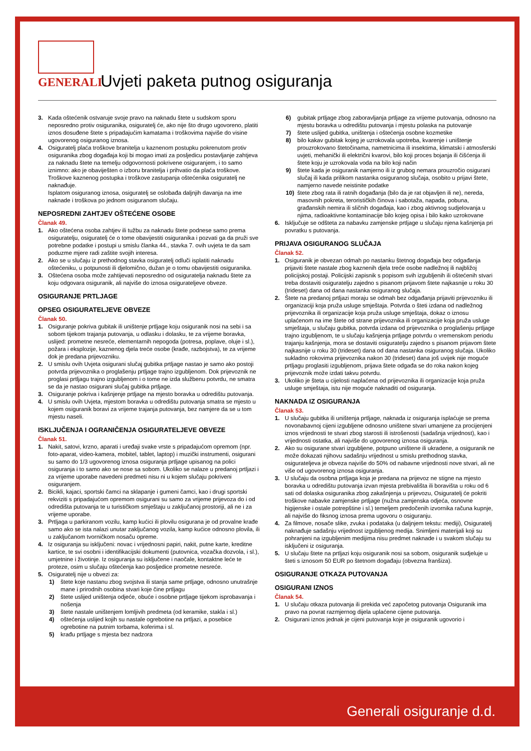GENERALI
Uvjeti paketa putnog osiguranja
3. Kada oštećenik ostvaruje svoje pravo na naknadu štete u sudskom sporu neposredno protiv osiguranika, osiguratelj će, ako nije što drugo ugovoreno, platiti iznos dosuđene štete s pripadajućim kamatama i troškovima najviše do visine ugovorenog osiguranog iznosa.
4. Osiguratelj plaća troškove branitelja u kaznenom postupku pokrenutom protiv osiguranika zbog događaja koji bi mogao imati za posljedicu postavljanje zahtjeva za naknadu štete na temelju odgovornosti pokrivene osiguranjem, i to samo iznimno: ako je obaviješten o izboru branitelja i prihvatio da plaća troškove. Troškove kaznenog postupka i troškove zastupanja oštećenika osiguratelj ne naknađuje.
Isplatom osiguranog iznosa, osiguratelj se oslobađa daljnjih davanja na ime naknade i troškova po jednom osiguranom slučaju.
NEPOSREDNI ZAHTJEV OŠTEĆENE OSOBE
Članak 49.
1. Ako oštećena osoba zahtjev ili tužbu za naknadu štete podnese samo prema osiguratelju, osiguratelj će o tome obavijestiti osiguranika i pozvati ga da pruži sve potrebne podatke i postupi u smislu članka 44., stavka 7. ovih uvjeta te da sam poduzme mjere radi zaštite svojih interesa.
2. Ako se u slučaju iz prethodnog stavka osiguratelj odluči isplatiti naknadu oštećeniku, u potpunosti ili djelomično, dužan je o tomu obavijestiti osiguranika.
3. Oštećena osoba može zahtijevati neposredno od osiguratelja naknadu štete za koju odgovara osiguranik, ali najviše do iznosa osigurateljeve obveze.
OSIGURANJE PRTLJAGE
OPSEG OSIGURATELJEVE OBVEZE
Članak 50.
1. Osiguranje pokriva gubitak ili uništenje prtljage koju osiguranik nosi na sebi i sa sobom tijekom trajanja putovanja, u odlasku i dolasku, te za vrijeme boravka, uslijed: prometne nesreće, elementarnih nepogoda (potresa, poplave, oluje i sl.), požara i eksplozije, kaznenog djela treće osobe (krađe, razbojstva), te za vrijeme dok je predana prijevozniku.
2. U smislu ovih Uvjeta osigurani slučaj gubitka prtljage nastao je samo ako postoji potvrda prijevoznika o proglašenju prtljage trajno izgubljenom. Dok prijevoznik ne proglasi prtljagu trajno izgubljenom i o tome ne izda službenu potvrdu, ne smatra se da je nastao osigurani slučaj gubitka prtljage.
3. Osiguranje pokriva i kašnjenje prtljage na mjesto boravka u odredištu putovanja.
4. U smislu ovih Uvjeta, mjestom boravka u odredištu putovanja smatra se mjesto u kojem osiguranik boravi za vrijeme trajanja putovanja, bez namjere da se u tom mjestu naseli.
ISKLJUČENJA I OGRANIČENJA OSIGURATELJEVE OBVEZE
Članak 51.
1. Nakit, satovi, krzno, aparati i uređaji svake vrste s pripadajućom opremom (npr. foto-aparat, video-kamera, mobitel, tablet, laptop) i muzički instrumenti, osigurani su samo do 1/3 ugovorenog iznosa osiguranja prtljage upisanog na polici osiguranja i to samo ako se nose sa sobom. Ukoliko se nalaze u predanoj prtljazi i za vrijeme uporabe navedeni predmeti nisu ni u kojem slučaju pokriveni osiguranjem.
2. Bicikli, kajaci, sportski čamci na sklapanje i gumeni čamci, kao i drugi sportski rekviziti s pripadajućom opremom osigurani su samo za vrijeme prijevoza do i od odredišta putovanja te u turističkom smještaju u zaključanoj prostoriji, ali ne i za vrijeme uporabe.
3. Prtljaga u parkiranom vozilu, kamp kućici ili plovilu osigurana je od provalne krađe samo ako se ista nalazi unutar zaključanog vozila, kamp kućice odnosno plovila, ili u zaključanom tvorničkom nosaču opreme.
4. Iz osiguranja su isključeni: novac i vrijednosni papiri, nakit, putne karte, kreditne kartice, te svi osobni i identifikacijski dokumenti (putovnica, vozačka dozvola, i sl.), umjetnine i životinje. Iz osiguranja su isključene i naočale, kontaktne leće te proteze, osim u slučaju oštećenja kao posljedice prometne nesreće.
5. Osiguratelj nije u obvezi za:
1) štete koje nastanu zbog svojstva ili stanja same prtljage, odnosno unutrašnje mane i prirodnih osobina stvari koje čine prtljagu
2) štete uslijed uništenja odjeće, obuće i osobne prtljage tijekom isprobavanja i nošenja
3) štete nastale uništenjem lomljivih predmeta (od keramike, stakla i sl.)
4) oštećenja uslijed kojih su nastale ogrebotine na prtljazi, a posebice ogrebotine na putnim torbama, koferima i sl.
5) krađu prtljage s mjesta bez nadzora
6) gubitak prtljage zbog zaboravljanja prtljage za vrijeme putovanja, odnosno na mjestu boravka u odredištu putovanja i mjestu polaska na putovanje
7) štete uslijed gubitka, uništenja i oštećenja osobne kozmetike
8) bilo kakav gubitak kojeg je uzrokovala upotreba, kvarenje i uništenje prouzrokovano štetočinama, nametnicima ili insektima, klimatski i atmosferski uvjeti, mehanički ili električni kvarovi, bilo koji proces bojanja ili čišćenja ili štete koju je uzrokovala voda na bilo koji način
9) štete kada je osiguranik namjerno ili iz grubog nemara prouzročio osigurani slučaj ili kada prilikom nastanka osiguranog slučaja, osobito u prijavi štete, namjerno navede neistinite podatke
10) štete zbog rata ili ratnih događanja (bilo da je rat objavljen ili ne), nereda, masovnih pokreta, terorističkih činova i sabotaža, napada, pobuna, građanskih nemira ili sličnih događaja, kao i zbog aktivnog sudjelovanja u njima, radioaktivne kontaminacije bilo kojeg opisa i bilo kako uzrokovane
6. Isključuje se odšteta za nabavku zamjenske prtljage u slučaju njena kašnjenja pri povratku s putovanja.
PRIJAVA OSIGURANOG SLUČAJA
Članak 52.
1. Osiguranik je obvezan odmah po nastanku štetnog događaja bez odgađanja prijaviti štete nastale zbog kaznenih djela treće osobe nadležnoj ili najbližoj policijskoj postaji. Policijski zapisnik s popisom svih izgubljenih ili oštećenih stvari treba dostaviti osiguratelju zajedno s pisanom prijavom štete najkasnije u roku 30 (trideset) dana od dana nastanka osiguranog slučaja.
2. Štete na predanoj prtljazi moraju se odmah bez odgađanja prijaviti prijevozniku ili organizaciji koja pruža usluge smještaja. Potvrda o šteti izdana od nadležnog prijevoznika ili organizacije koja pruža usluge smještaja, dokaz o iznosu uplaćenom na ime štete od strane prijevoznika ili organizacije koja pruža usluge smještaja, u slučaju gubitka, potvrda izdana od prijevoznika o proglašenju prtljage trajno izgubljenom, te u slučaju kašnjenja prtljage potvrdu o vremenskom periodu trajanju kašnjenja, mora se dostaviti osiguratelju zajedno s pisanom prijavom štete najkasnije u roku 30 (trideset) dana od dana nastanka osiguranog slučaja. Ukoliko sukladno rokovima prijevoznika nakon 30 (trideset) dana još uvijek nije moguće prtljagu proglasiti izgubljenom, prijava štete odgađa se do roka nakon kojeg prijevoznik može izdati takvu potvrdu.
3. Ukoliko je šteta u cijelosti naplaćena od prijevoznika ili organizacije koja pruža usluge smještaja, istu nije moguće naknaditi od osiguranja.
NAKNADA IZ OSIGURANJA
Članak 53.
1. U slučaju gubitka ili uništenja prtljage, naknada iz osiguranja isplaćuje se prema novonabavnoj cijeni izgubljene odnosno uništene stvari umanjene za procijenjeni iznos vrijednosti te stvari zbog starosti ili istrošenosti (sadašnja vrijednost), kao i vrijednosti ostatka, ali najviše do ugovorenog iznosa osiguranja.
2. Ako su osigurane stvari izgubljene, potpuno uništene ili ukradene, a osiguranik ne može dokazati njihovu sadašnju vrijednost u smislu prethodnog stavka, osigurateljeva je obveza najviše do 50% od nabavne vrijednosti nove stvari, ali ne više od ugovorenog iznosa osiguranja.
3. U slučaju da osobna prtljaga koja je predana na prijevoz ne stigne na mjesto boravka u odredištu putovanja izvan mjesta prebivališta ili boravišta u roku od 6 sati od dolaska osiguranika zbog zakašnjenja u prijevozu, Osiguratelj će pokriti troškove nabavke zamjenske prtljage (nužna zamjenska odjeća, osnovne higijenske i ostale potrepštine i sl.) temeljem predočenih izvornika računa kupnje, ali najviše do fiksnog iznosa prema ugovoru o osiguranju.
4. Za filmove, nosače slike, zvuka i podataka (u daljnjem tekstu: mediji), Osiguratelj naknađuje sadašnju vrijednost izgubljenog medija. Snimljeni materijali koji su pohranjeni na izgubljenim medijima nisu predmet naknade i u svakom slučaju su isključeni iz osiguranja.
5. U slučaju štete na prtljazi koju osiguranik nosi sa sobom, osiguranik sudjeluje u šteti s iznosom 50 EUR po štetnom događaju (obvezna franšiza).
OSIGURANJE OTKAZA PUTOVANJA
OSIGURANI IZNOS
Članak 54.
1. U slučaju otkaza putovanja ili prekida već započetog putovanja Osiguranik ima pravo na povrat razmjernog dijela uplaćene cijene putovanja.
2. Osigurani iznos jednak je cijeni putovanja koje je osiguranik ugovorio i
Generali osiguranje d.d.